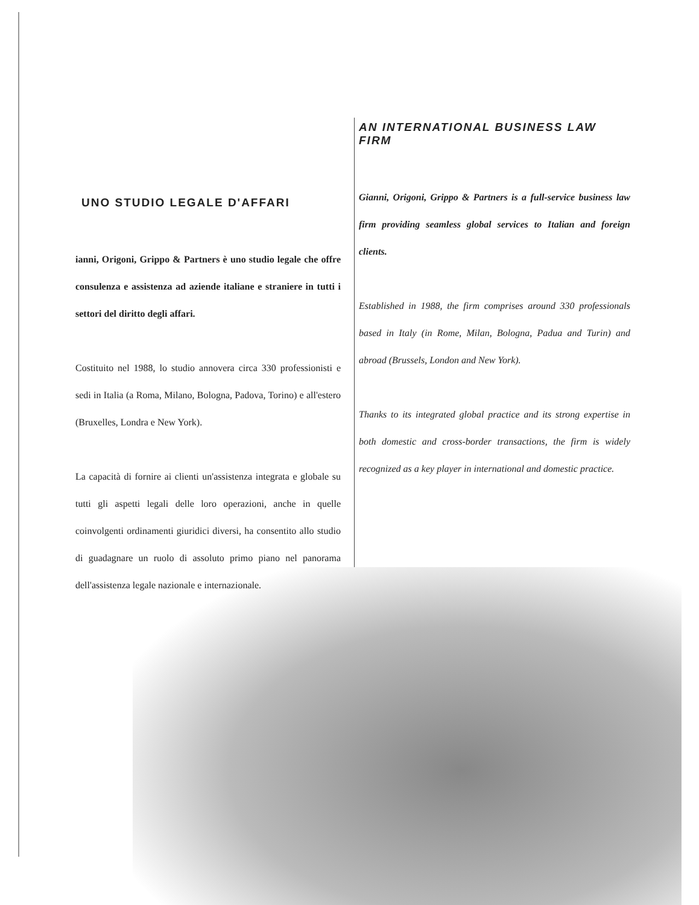UNO STUDIO LEGALE D'AFFARI
ianni, Origoni, Grippo & Partners è uno studio legale che offre consulenza e assistenza ad aziende italiane e straniere in tutti i settori del diritto degli affari.
Costituito nel 1988, lo studio annovera circa 330 professionisti e sedi in Italia (a Roma, Milano, Bologna, Padova, Torino) e all'estero (Bruxelles, Londra e New York).
La capacità di fornire ai clienti un'assistenza integrata e globale su tutti gli aspetti legali delle loro operazioni, anche in quelle coinvolgenti ordinamenti giuridici diversi, ha consentito allo studio di guadagnare un ruolo di assoluto primo piano nel panorama dell'assistenza legale nazionale e internazionale.
AN INTERNATIONAL BUSINESS LAW FIRM
Gianni, Origoni, Grippo & Partners is a full-service business law firm providing seamless global services to Italian and foreign clients.
Established in 1988, the firm comprises around 330 professionals based in Italy (in Rome, Milan, Bologna, Padua and Turin) and abroad (Brussels, London and New York).
Thanks to its integrated global practice and its strong expertise in both domestic and cross-border transactions, the firm is widely recognized as a key player in international and domestic practice.